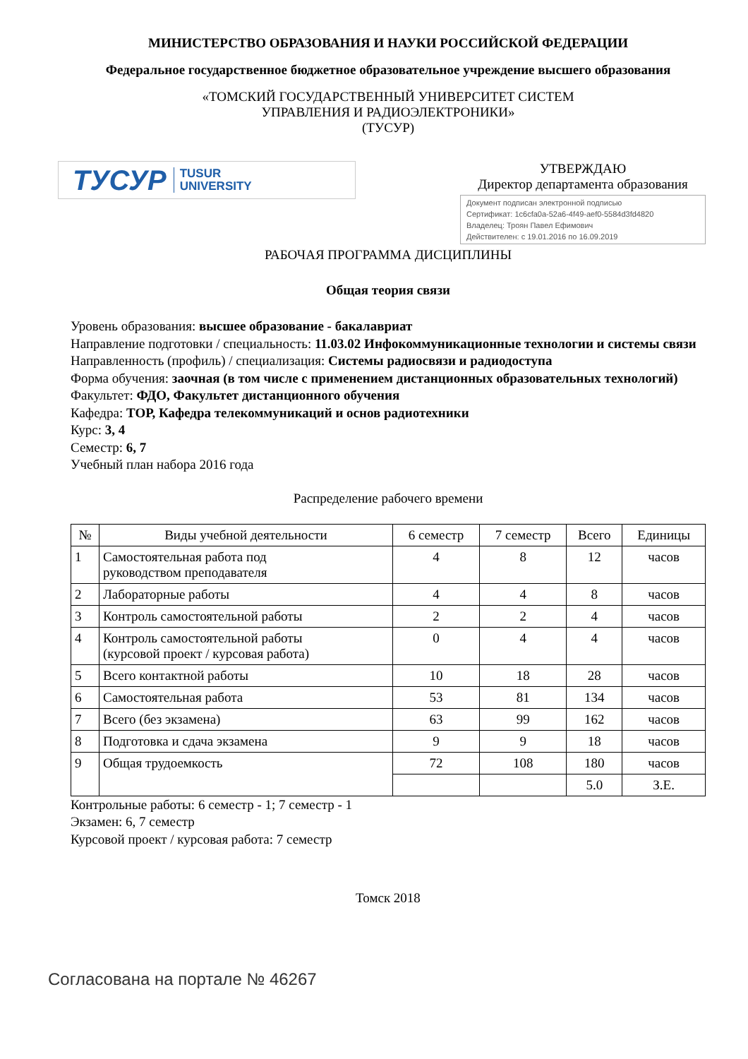МИНИСТЕРСТВО ОБРАЗОВАНИЯ И НАУКИ РОССИЙСКОЙ ФЕДЕРАЦИИ
Федеральное государственное бюджетное образовательное учреждение высшего образования
«ТОМСКИЙ ГОСУДАРСТВЕННЫЙ УНИВЕРСИТЕТ СИСТЕМ
УПРАВЛЕНИЯ И РАДИОЭЛЕКТРОНИКИ»
(ТУСУР)
ТУСУР TUSUR
UNIVERSITY
УТВЕРЖДАЮ
Директор департамента образования
Документ подписан электронной подписью
Сертификат: 1c6cfa0a-52a6-4f49-aef0-5584d3fd4820
Владелец: Троян Павел Ефимович
Действителен: с 19.01.2016 по 16.09.2019
РАБОЧАЯ ПРОГРАММА ДИСЦИПЛИНЫ
Общая теория связи
Уровень образования: высшее образование - бакалавриат
Направление подготовки / специальность: 11.03.02 Инфокоммуникационные технологии и системы связи
Направленность (профиль) / специализация: Системы радиосвязи и радиодоступа
Форма обучения: заочная (в том числе с применением дистанционных образовательных технологий)
Факультет: ФДО, Факультет дистанционного обучения
Кафедра: ТОР, Кафедра телекоммуникаций и основ радиотехники
Курс: 3, 4
Семестр: 6, 7
Учебный план набора 2016 года
Распределение рабочего времени
| № | Виды учебной деятельности | 6 семестр | 7 семестр | Всего | Единицы |
| --- | --- | --- | --- | --- | --- |
| 1 | Самостоятельная работа под руководством преподавателя | 4 | 8 | 12 | часов |
| 2 | Лабораторные работы | 4 | 4 | 8 | часов |
| 3 | Контроль самостоятельной работы | 2 | 2 | 4 | часов |
| 4 | Контроль самостоятельной работы (курсовой проект / курсовая работа) | 0 | 4 | 4 | часов |
| 5 | Всего контактной работы | 10 | 18 | 28 | часов |
| 6 | Самостоятельная работа | 53 | 81 | 134 | часов |
| 7 | Всего (без экзамена) | 63 | 99 | 162 | часов |
| 8 | Подготовка и сдача экзамена | 9 | 9 | 18 | часов |
| 9 | Общая трудоемкость | 72 | 108 | 180 | часов |
| | | | | 5.0 | З.Е. |
Контрольные работы: 6 семестр - 1; 7 семестр - 1
Экзамен: 6, 7 семестр
Курсовой проект / курсовая работа: 7 семестр
Томск 2018
Согласована на портале № 46267